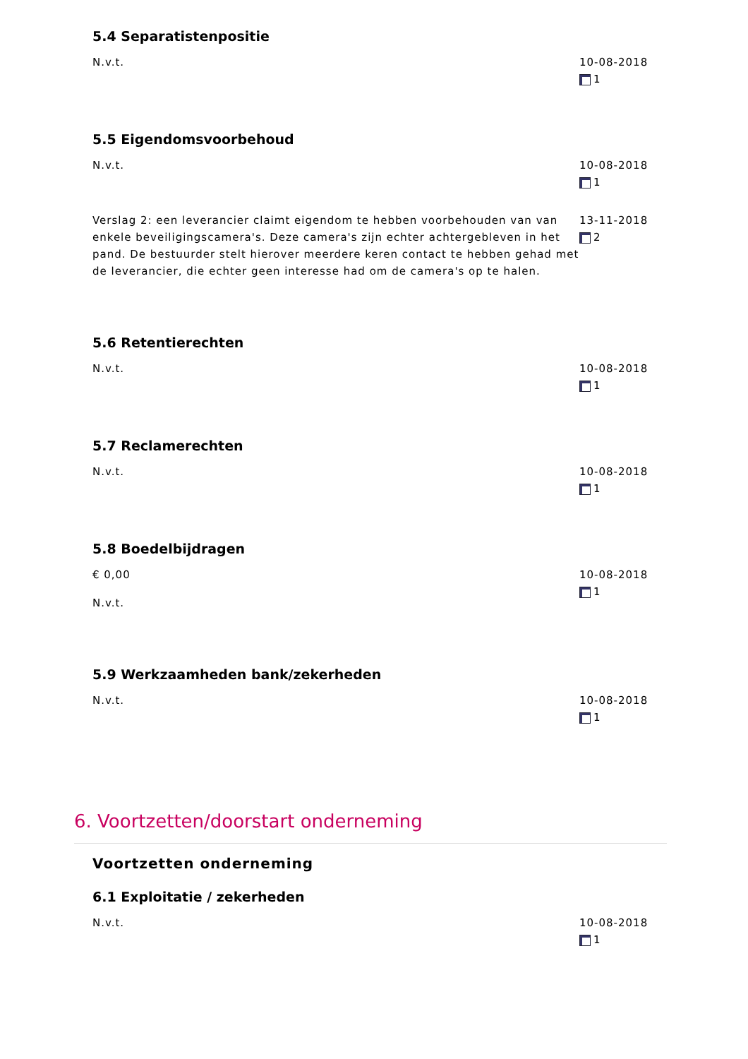5.4 Separatistenpositie
N.v.t. 10-08-2018
1
5.5 Eigendomsvoorbehoud
N.v.t. 10-08-2018
1
Verslag 2: een leverancier claimt eigendom te hebben voorbehouden van van enkele beveiligingscamera's. Deze camera's zijn echter achtergebleven in het pand. De bestuurder stelt hierover meerdere keren contact te hebben gehad met de leverancier, die echter geen interesse had om de camera's op te halen.
13-11-2018
2
5.6 Retentierechten
N.v.t. 10-08-2018
1
5.7 Reclamerechten
N.v.t. 10-08-2018
1
5.8 Boedelbijdragen
€ 0,00
N.v.t.
10-08-2018
1
5.9 Werkzaamheden bank/zekerheden
N.v.t. 10-08-2018
1
6. Voortzetten/doorstart onderneming
Voortzetten onderneming
6.1 Exploitatie / zekerheden
N.v.t. 10-08-2018
1